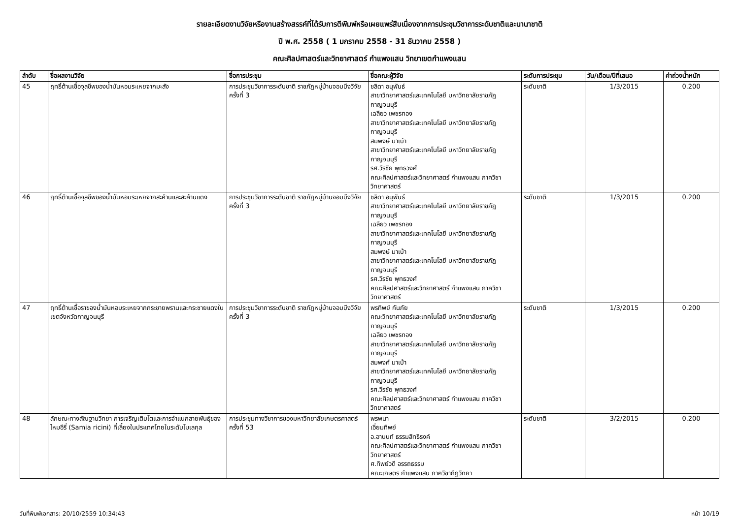รายละเอียดงานวิจัยหรืองานสร้างสรรค์ที่ได้รับการตีพิมพ์หรือเผยแพร่สืบเนื่องจากการประชุมวิชาการระดับชาติและนานาชาติ
ปี พ.ศ. 2558 ( 1 มกราคม 2558 - 31 ธันวาคม 2558 )
คณะศิลปศาสตร์และวิทยาศาสตร์ กำแพงแสน วิทยาเขตกำแพงแสน
| ลำดับ | ชื่อผลงานวิจัย | ชื่อการประชุม | ชื่อคณะผู้วิจัย | ระดับการประชุม | วัน/เดือน/ปีที่เสนอ | ค่าถ่วงน้ำหนัก |
| --- | --- | --- | --- | --- | --- | --- |
| 45 | ฤทธิ์ต้านเชื้อจุลชีพของน้ำมันหอมระเหยจากมะสัง | การประชุมวิชาการระดับชาติ ราชภัฏหมู่บ้านจอมบึงวิจัย ครั้งที่ 3 | ชลิดา อนุพันธ์ สาขาวิทยาศาสตร์และเทคโนโลยี มหาวิทยาลัยราชภัฏกาญจนบุรี เฉลียว เพชรทอง สาขาวิทยาศาสตร์และเทคโนโลยี มหาวิทยาลัยราชภัฏกาญจนบุรี สมพงษ์ มาเบ้า สาขาวิทยาศาสตร์และเทคโนโลยี มหาวิทยาลัยราชภัฏกาญจนบุรี รศ.วีรชัย พุทธวงศ์ คณะศิลปศาสตร์และวิทยาศาสตร์ กำแพงแสน ภาควิชาวิทยาศาสตร์ | ระดับชาติ | 1/3/2015 | 0.200 |
| 46 | ฤทธิ์ต้านเชื้อจุลชีพของน้ำมันหอมระเหยจากสะค้านและสะค้านแดง | การประชุมวิชาการระดับชาติ ราชภัฏหมู่บ้านจอมบึงวิจัย ครั้งที่ 3 | ชลิดา อนุพันธ์ สาขาวิทยาศาสตร์และเทคโนโลยี มหาวิทยาลัยราชภัฏกาญจนบุรี เฉลียว เพชรทอง สาขาวิทยาศาสตร์และเทคโนโลยี มหาวิทยาลัยราชภัฏกาญจนบุรี สมพงษ์ มาเบ้า สาขาวิทยาศาสตร์และเทคโนโลยี มหาวิทยาลัยราชภัฏกาญจนบุรี รศ.วีรชัย พุทธวงศ์ คณะศิลปศาสตร์และวิทยาศาสตร์ กำแพงแสน ภาควิชาวิทยาศาสตร์ | ระดับชาติ | 1/3/2015 | 0.200 |
| 47 | ฤทธิ์ต้านเชื้อราของน้ำมันหอมระเหยจากกระชายพรานและกระชายแดงในเขตจังหวัดกาญจนบุรี | การประชุมวิชาการระดับชาติ ราชภัฏหมู่บ้านจอมบึงวิจัย ครั้งที่ 3 | พรทิพย์ กันภัย คณะวิทยาศาสตร์และเทคโนโลยี มหาวิทยาลัยราชภัฏกาญจนบุรี เฉลียว เพชรทอง สาขาวิทยาศาสตร์และเทคโนโลยี มหาวิทยาลัยราชภัฏกาญจนบุรี สมพงศ์ มาเบ้า สาขาวิทยาศาสตร์และเทคโนโลยี มหาวิทยาลัยราชภัฏกาญจนบุรี รศ.วีรชัย พุทธวงศ์ คณะศิลปศาสตร์และวิทยาศาสตร์ กำแพงแสน ภาควิชาวิทยาศาสตร์ | ระดับชาติ | 1/3/2015 | 0.200 |
| 48 | ลักษณะทางสัณฐานวิทยา การเจริญเติบโตและการจำแนกสายพันธุ์ของไหมอีรี่ (Samia ricini) ที่เลี้ยงในประเทศไทยในระดับโมเลกุล | การประชุมทางวิชาการของมหาวิทยาลัยเกษตรศาสตร์ ครั้งที่ 53 | พรพนา เอี่ยมทิพย์ อ.อานนท์ ธรรมสิทธิรงค์ คณะศิลปศาสตร์และวิทยาศาสตร์ กำแพงแสน ภาควิชาวิทยาศาสตร์ ศ.ทิพย์วดี อรรถธรรม คณะเกษตร กำแพงแสน ภาควิชากีฏวิทยา | ระดับชาติ | 3/2/2015 | 0.200 |
วันที่พิมพ์เอกสาร: 20/10/2559 10:34:43 หน้า 10/19